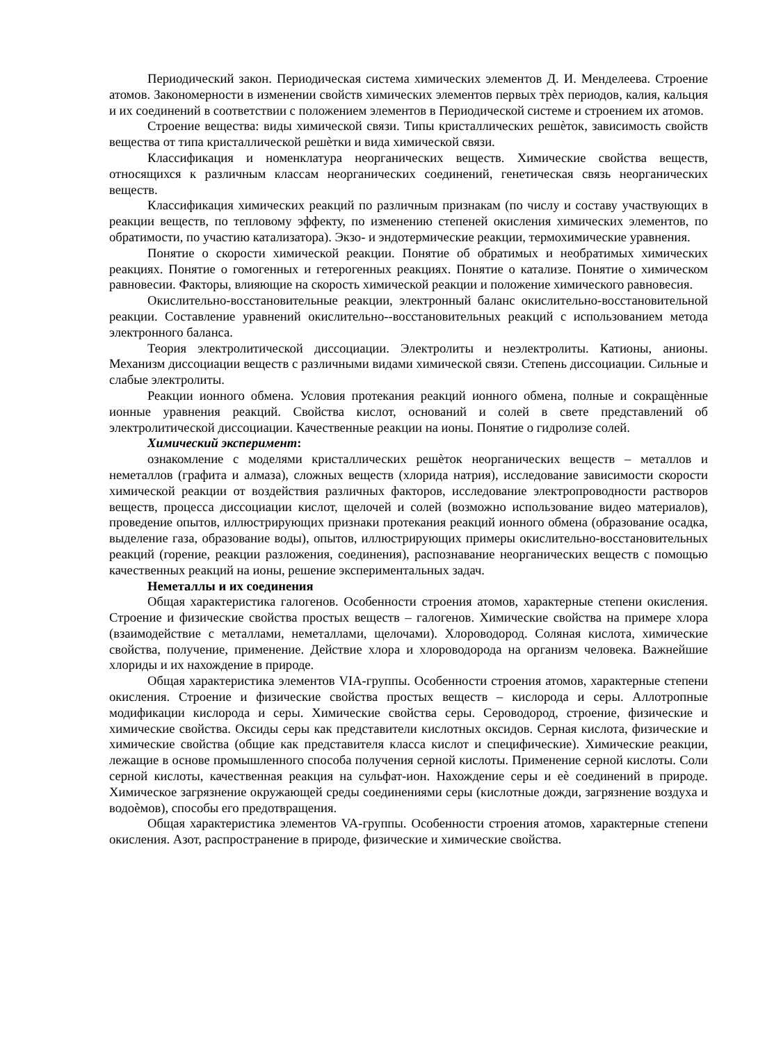Периодический закон. Периодическая система химических элементов Д. И. Менделеева. Строение атомов. Закономерности в изменении свойств химических элементов первых трѐх периодов, калия, кальция и их соединений в соответствии с положением элементов в Периодической системе и строением их атомов.
Строение вещества: виды химической связи. Типы кристаллических решѐток, зависимость свойств вещества от типа кристаллической решѐтки и вида химической связи.
Классификация и номенклатура неорганических веществ. Химические свойства веществ, относящихся к различным классам неорганических соединений, генетическая связь неорганических веществ.
Классификация химических реакций по различным признакам (по числу и составу участвующих в реакции веществ, по тепловому эффекту, по изменению степеней окисления химических элементов, по обратимости, по участию катализатора). Экзо- и эндотермические реакции, термохимические уравнения.
Понятие о скорости химической реакции. Понятие об обратимых и необратимых химических реакциях. Понятие о гомогенных и гетерогенных реакциях. Понятие о катализе. Понятие о химическом равновесии. Факторы, влияющие на скорость химической реакции и положение химического равновесия.
Окислительно-восстановительные реакции, электронный баланс окислительно-восстановительной реакции. Составление уравнений окислительно--восстановительных реакций с использованием метода электронного баланса.
Теория электролитической диссоциации. Электролиты и неэлектролиты. Катионы, анионы. Механизм диссоциации веществ с различными видами химической связи. Степень диссоциации. Сильные и слабые электролиты.
Реакции ионного обмена. Условия протекания реакций ионного обмена, полные и сокращѐнные ионные уравнения реакций. Свойства кислот, оснований и солей в свете представлений об электролитической диссоциации. Качественные реакции на ионы. Понятие о гидролизе солей.
Химический эксперимент:
ознакомление с моделями кристаллических решѐток неорганических веществ – металлов и неметаллов (графита и алмаза), сложных веществ (хлорида натрия), исследование зависимости скорости химической реакции от воздействия различных факторов, исследование электропроводности растворов веществ, процесса диссоциации кислот, щелочей и солей (возможно использование видео материалов), проведение опытов, иллюстрирующих признаки протекания реакций ионного обмена (образование осадка, выделение газа, образование воды), опытов, иллюстрирующих примеры окислительно-восстановительных реакций (горение, реакции разложения, соединения), распознавание неорганических веществ с помощью качественных реакций на ионы, решение экспериментальных задач.
Неметаллы и их соединения
Общая характеристика галогенов. Особенности строения атомов, характерные степени окисления. Строение и физические свойства простых веществ – галогенов. Химические свойства на примере хлора (взаимодействие с металлами, неметаллами, щелочами). Хлороводород. Соляная кислота, химические свойства, получение, применение. Действие хлора и хлороводорода на организм человека. Важнейшие хлориды и их нахождение в природе.
Общая характеристика элементов VIA-группы. Особенности строения атомов, характерные степени окисления. Строение и физические свойства простых веществ – кислорода и серы. Аллотропные модификации кислорода и серы. Химические свойства серы. Сероводород, строение, физические и химические свойства. Оксиды серы как представители кислотных оксидов. Серная кислота, физические и химические свойства (общие как представителя класса кислот и специфические). Химические реакции, лежащие в основе промышленного способа получения серной кислоты. Применение серной кислоты. Соли серной кислоты, качественная реакция на сульфат-ион. Нахождение серы и еѐ соединений в природе. Химическое загрязнение окружающей среды соединениями серы (кислотные дожди, загрязнение воздуха и водоѐмов), способы его предотвращения.
Общая характеристика элементов VA-группы. Особенности строения атомов, характерные степени окисления. Азот, распространение в природе, физические и химические свойства.